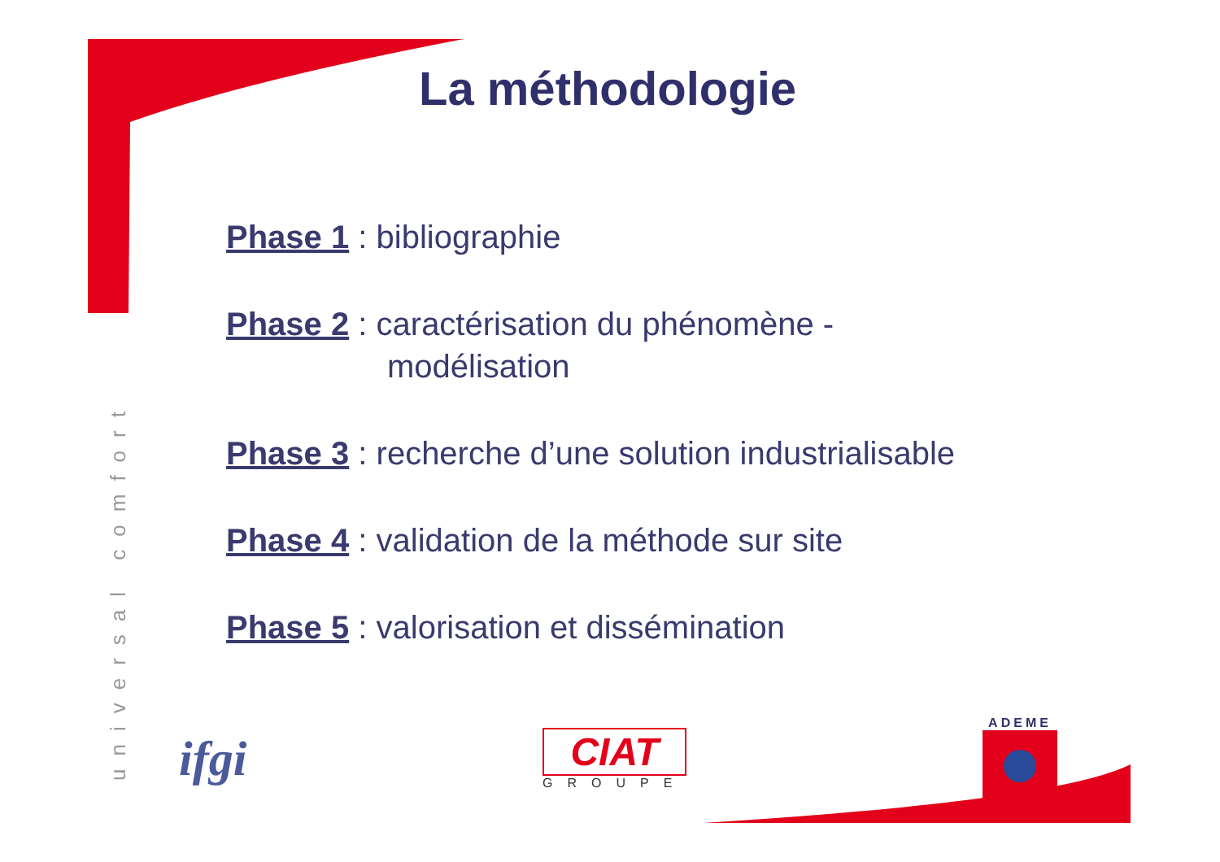La méthodologie
Phase 1 : bibliographie
Phase 2 : caractérisation du phénomène -
modélisation
Phase 3 : recherche d’une solution industrialisable
Phase 4 : validation de la méthode sur site
Phase 5 : valorisation et dissémination
universal comfort
ifgi
CIAT
GROUPE
ADEME